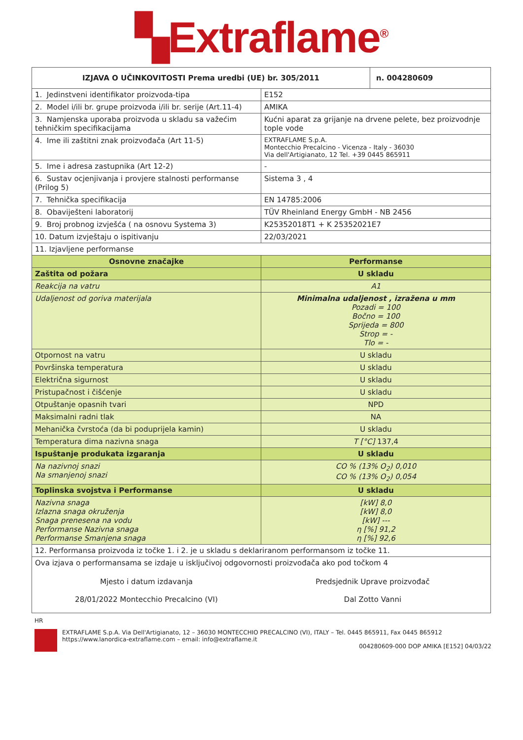▚Extraflame<sup>®</sup>
| IZJAVA O UČINKOVITOSTI Prema uredbi (UE) br. 305/2011 | | n. 004280609 |
| --- | --- | --- |
| 1. Jedinstveni identifikator proizvoda-tipa | E152 | |
| 2. Model i/ili br. grupe proizvoda i/ili br. serije (Art.11-4) | AMIKA | |
| 3. Namjenska uporaba proizvoda u skladu sa važećim tehničkim specifikacijama | Kućni aparat za grijanje na drvene pelete, bez proizvodnje tople vode | |
| 4. Ime ili zaštitni znak proizvođača (Art 11-5) | EXTRAFLAME S.p.A. Montecchio Precalcino - Vicenza - Italy - 36030 Via dell'Artigianato, 12 Tel. +39 0445 865911 | |
| 5. Ime i adresa zastupnika (Art 12-2) | - | |
| 6. Sustav ocjenjivanja i provjere stalnosti performanse (Prilog 5) | Sistema 3 , 4 | |
| 7. Tehnička specifikacija | EN 14785:2006 | |
| 8. Obaviješteni laboratorij | TÜV Rheinland Energy GmbH - NB 2456 | |
| 9. Broj probnog izvješća ( na osnovu Systema 3) | K25352018T1 + K 25352021E7 | |
| 10. Datum izvještaju o ispitivanju | 22/03/2021 | |
| 11. Izjavljene performanse | | |
| Osnovne značajke | Performanse | |
| Zaštita od požara | U skladu | |
| Reakcija na vatru | A1 | |
| Udaljenost od goriva materijala | Minimalna udaljenost , izražena u mm Pozadi = 100 Bočno = 100 Sprijeda = 800 Strop = - Tlo = - | |
| Otpornost na vatru | U skladu | |
| Površinska temperatura | U skladu | |
| Električna sigurnost | U skladu | |
| Pristupačnost i čišćenje | U skladu | |
| Otpuštanje opasnih tvari | NPD | |
| Maksimalni radni tlak | NA | |
| Mehanička čvrstoća (da bi poduprijela kamin) | U skladu | |
| Temperatura dima nazivna snaga | T [°C] 137,4 | |
| Ispuštanje produkata izgaranja | U skladu | |
| Na nazivnoj snazi Na smanjenoj snazi | CO % (13% O<sub>2</sub>) 0,010 CO % (13% O<sub>2</sub>) 0,054 | |
| Toplinska svojstva i Performanse | U skladu | |
| Nazivna snaga Izlazna snaga okruženja Snaga prenesena na vodu Performanse Nazivna snaga Performanse Smanjena snaga | [kW] 8,0 [kW] 8,0 [kW] --- η [%] 91,2 η [%] 92,6 | |
| 12. Performansa proizvoda iz točke 1. i 2. je u skladu s deklariranom performansom iz točke 11. | | |
| Ova izjava o performansama se izdaje u isključivoj odgovornosti proizvođača ako pod točkom 4 Mjesto i datum izdavanja 28/01/2022 Montecchio Precalcino (VI) Predsjednik Uprave proizvođač Dal Zotto Vanni | | |
HR
EXTRAFLAME S.p.A. Via Dell'Artigianato, 12 – 36030 MONTECCHIO PRECALCINO (VI), ITALY – Tel. 0445 865911, Fax 0445 865912
https://www.lanordica-extraflame.com – email: info@extraflame.it
004280609-000 DOP AMIKA [E152] 04/03/22